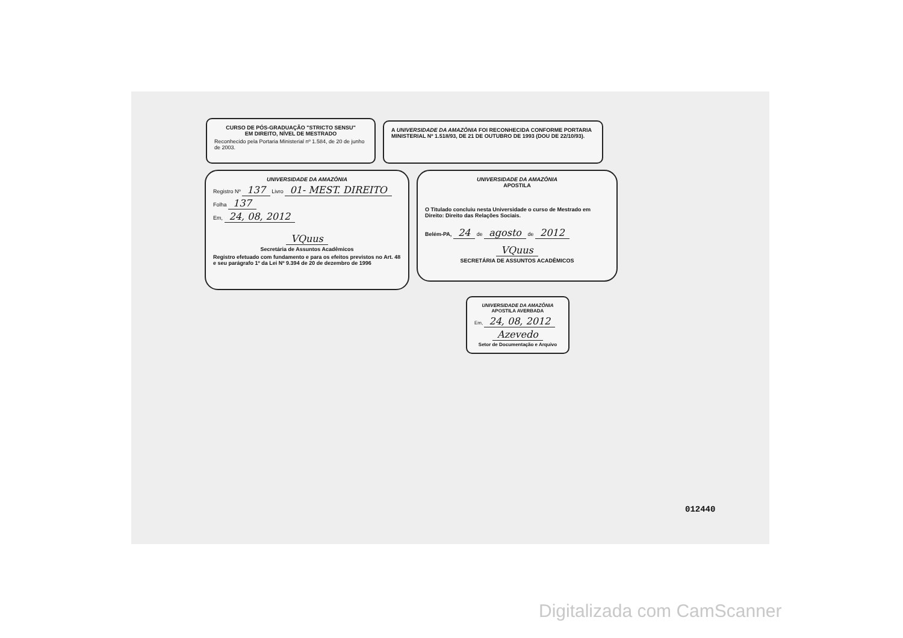CURSO DE PÓS-GRADUAÇÃO "STRICTO SENSU"
EM DIREITO, NÍVEL DE MESTRADO
Reconhecido pela Portaria Ministerial nº 1.584, de 20 de junho de 2003.
A UNIVERSIDADE DA AMAZÔNIA FOI RECONHECIDA CONFORME PORTARIA MINISTERIAL Nº 1.518/93, DE 21 DE OUTUBRO DE 1993 (DOU DE 22/10/93).
UNIVERSIDADE DA AMAZÔNIA
Registro Nº 137 Livro 01- MEST. DIREITO
Folha 137
Em, 24, 08, 2012
VQuus
Secretária de Assuntos Acadêmicos
Registro efetuado com fundamento e para os efeitos previstos no Art. 48 e seu parágrafo 1º da Lei Nº 9.394 de 20 de dezembro de 1996
UNIVERSIDADE DA AMAZÔNIA
APOSTILA
O Titulado concluiu nesta Universidade o curso de Mestrado em Direito: Direito das Relações Sociais.
Belém-PA, 24 de agosto de 2012
VQuus
SECRETÁRIA DE ASSUNTOS ACADÊMICOS
UNIVERSIDADE DA AMAZÔNIA
APOSTILA AVERBADA
Em, 24, 08, 2012
Azevedo
Setor de Documentação e Arquivo
012440
Digitalizada com CamScanner